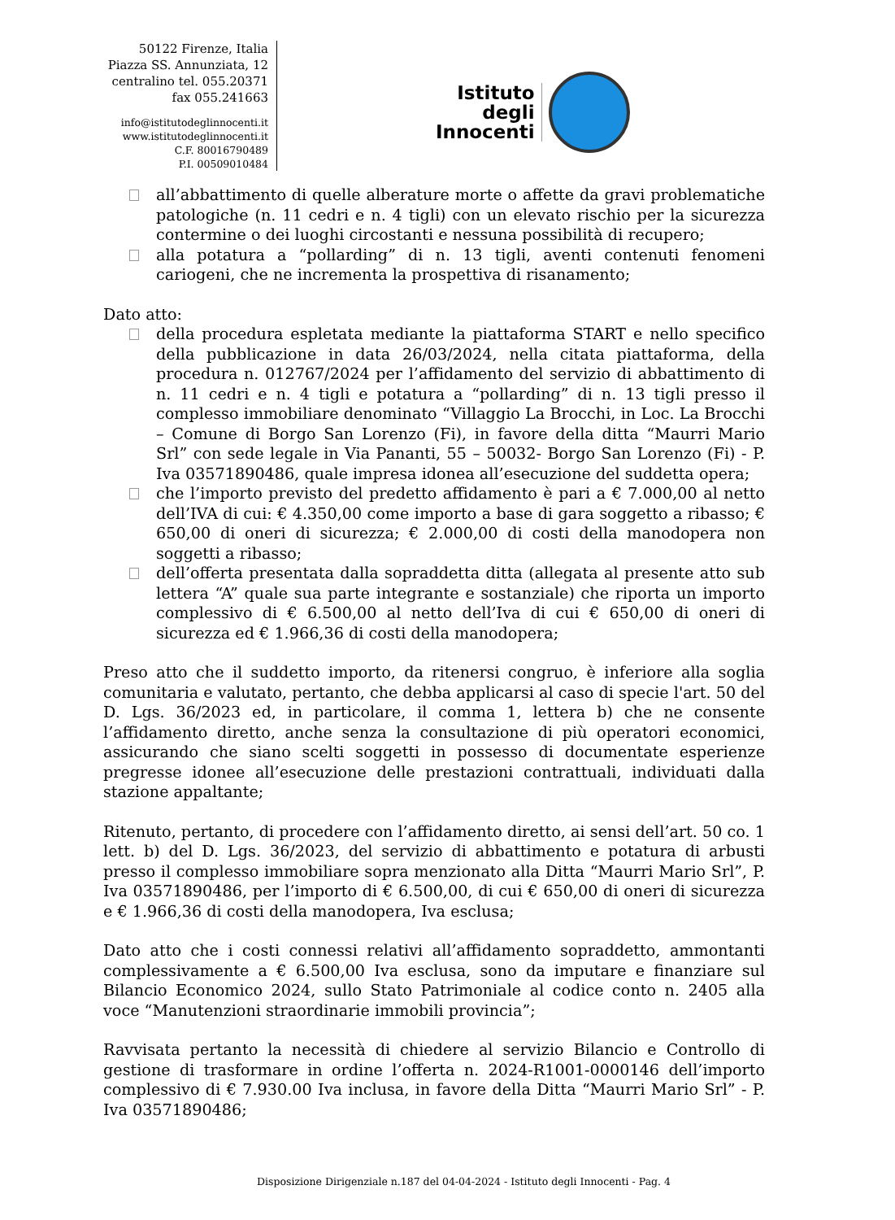50122 Firenze, Italia
Piazza SS. Annunziata, 12
centralino tel. 055.20371
fax 055.241663
info@istitutodeglinnocenti.it
www.istitutodeglinnocenti.it
C.F. 80016790489
P.I. 00509010484
Istituto
degli
Innocenti
all’abbattimento di quelle alberature morte o affette da gravi problematiche patologiche (n. 11 cedri e n. 4 tigli) con un elevato rischio per la sicurezza contermine o dei luoghi circostanti e nessuna possibilità di recupero;
alla potatura a “pollarding” di n. 13 tigli, aventi contenuti fenomeni cariogeni, che ne incrementa la prospettiva di risanamento;
Dato atto:
della procedura espletata mediante la piattaforma START e nello specifico della pubblicazione in data 26/03/2024, nella citata piattaforma, della procedura n. 012767/2024 per l’affidamento del servizio di abbattimento di n. 11 cedri e n. 4 tigli e potatura a “pollarding” di n. 13 tigli presso il complesso immobiliare denominato “Villaggio La Brocchi, in Loc. La Brocchi – Comune di Borgo San Lorenzo (Fi), in favore della ditta “Maurri Mario Srl” con sede legale in Via Pananti, 55 – 50032- Borgo San Lorenzo (Fi) - P. Iva 03571890486, quale impresa idonea all’esecuzione del suddetta opera;
che l’importo previsto del predetto affidamento è pari a € 7.000,00 al netto dell’IVA di cui: € 4.350,00 come importo a base di gara soggetto a ribasso; € 650,00 di oneri di sicurezza; € 2.000,00 di costi della manodopera non soggetti a ribasso;
dell’offerta presentata dalla sopraddetta ditta (allegata al presente atto sub lettera “A” quale sua parte integrante e sostanziale) che riporta un importo complessivo di € 6.500,00 al netto dell’Iva di cui € 650,00 di oneri di sicurezza ed € 1.966,36 di costi della manodopera;
Preso atto che il suddetto importo, da ritenersi congruo, è inferiore alla soglia comunitaria e valutato, pertanto, che debba applicarsi al caso di specie l'art. 50 del D. Lgs. 36/2023 ed, in particolare, il comma 1, lettera b) che ne consente l’affidamento diretto, anche senza la consultazione di più operatori economici, assicurando che siano scelti soggetti in possesso di documentate esperienze pregresse idonee all’esecuzione delle prestazioni contrattuali, individuati dalla stazione appaltante;
Ritenuto, pertanto, di procedere con l’affidamento diretto, ai sensi dell’art. 50 co. 1 lett. b) del D. Lgs. 36/2023, del servizio di abbattimento e potatura di arbusti presso il complesso immobiliare sopra menzionato alla Ditta “Maurri Mario Srl”, P. Iva 03571890486, per l’importo di € 6.500,00, di cui € 650,00 di oneri di sicurezza e € 1.966,36 di costi della manodopera, Iva esclusa;
Dato atto che i costi connessi relativi all’affidamento sopraddetto, ammontanti complessivamente a € 6.500,00 Iva esclusa, sono da imputare e finanziare sul Bilancio Economico 2024, sullo Stato Patrimoniale al codice conto n. 2405 alla voce “Manutenzioni straordinarie immobili provincia”;
Ravvisata pertanto la necessità di chiedere al servizio Bilancio e Controllo di gestione di trasformare in ordine l’offerta n. 2024-R1001-0000146 dell’importo complessivo di € 7.930.00 Iva inclusa, in favore della Ditta “Maurri Mario Srl” - P. Iva 03571890486;
Disposizione Dirigenziale n.187 del 04-04-2024 - Istituto degli Innocenti - Pag. 4